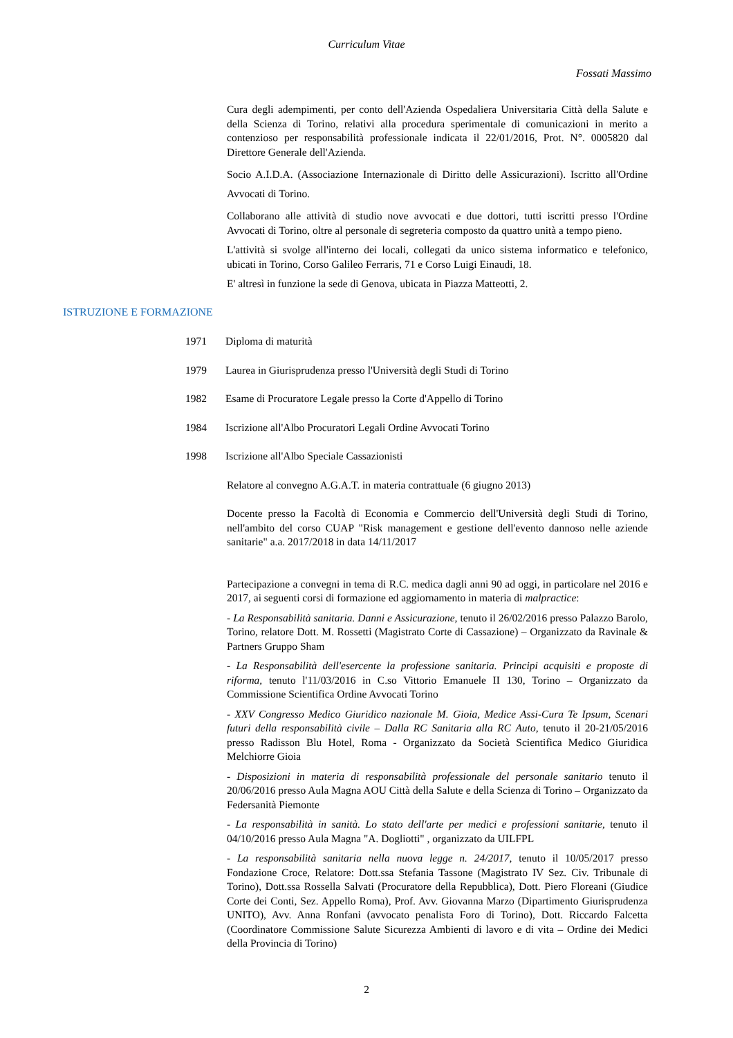Curriculum Vitae
Fossati Massimo
Cura degli adempimenti, per conto dell'Azienda Ospedaliera Universitaria Città della Salute e della Scienza di Torino, relativi alla procedura sperimentale di comunicazioni in merito a contenzioso per responsabilità professionale indicata il 22/01/2016, Prot. N°. 0005820 dal Direttore Generale dell'Azienda.
Socio A.I.D.A. (Associazione Internazionale di Diritto delle Assicurazioni). Iscritto all'Ordine Avvocati di Torino.
Collaborano alle attività di studio nove avvocati e due dottori, tutti iscritti presso l'Ordine Avvocati di Torino, oltre al personale di segreteria composto da quattro unità a tempo pieno.
L'attività si svolge all'interno dei locali, collegati da unico sistema informatico e telefonico, ubicati in Torino, Corso Galileo Ferraris, 71 e Corso Luigi Einaudi, 18.
E' altresì in funzione la sede di Genova, ubicata in Piazza Matteotti, 2.
ISTRUZIONE E FORMAZIONE
1971 Diploma di maturità
1979 Laurea in Giurisprudenza presso l'Università degli Studi di Torino
1982 Esame di Procuratore Legale presso la Corte d'Appello di Torino
1984 Iscrizione all'Albo Procuratori Legali Ordine Avvocati Torino
1998 Iscrizione all'Albo Speciale Cassazionisti
Relatore al convegno A.G.A.T. in materia contrattuale (6 giugno 2013)
Docente presso la Facoltà di Economia e Commercio dell'Università degli Studi di Torino, nell'ambito del corso CUAP "Risk management e gestione dell'evento dannoso nelle aziende sanitarie" a.a. 2017/2018 in data 14/11/2017
Partecipazione a convegni in tema di R.C. medica dagli anni 90 ad oggi, in particolare nel 2016 e 2017, ai seguenti corsi di formazione ed aggiornamento in materia di malpractice:
- La Responsabilità sanitaria. Danni e Assicurazione, tenuto il 26/02/2016 presso Palazzo Barolo, Torino, relatore Dott. M. Rossetti (Magistrato Corte di Cassazione) – Organizzato da Ravinale & Partners Gruppo Sham
- La Responsabilità dell'esercente la professione sanitaria. Principi acquisiti e proposte di riforma, tenuto l'11/03/2016 in C.so Vittorio Emanuele II 130, Torino – Organizzato da Commissione Scientifica Ordine Avvocati Torino
- XXV Congresso Medico Giuridico nazionale M. Gioia, Medice Assi-Cura Te Ipsum, Scenari futuri della responsabilità civile – Dalla RC Sanitaria alla RC Auto, tenuto il 20-21/05/2016 presso Radisson Blu Hotel, Roma - Organizzato da Società Scientifica Medico Giuridica Melchiorre Gioia
- Disposizioni in materia di responsabilità professionale del personale sanitario tenuto il 20/06/2016 presso Aula Magna AOU Città della Salute e della Scienza di Torino – Organizzato da Federsanità Piemonte
- La responsabilità in sanità. Lo stato dell'arte per medici e professioni sanitarie, tenuto il 04/10/2016 presso Aula Magna "A. Dogliotti" , organizzato da UILFPL
- La responsabilità sanitaria nella nuova legge n. 24/2017, tenuto il 10/05/2017 presso Fondazione Croce, Relatore: Dott.ssa Stefania Tassone (Magistrato IV Sez. Civ. Tribunale di Torino), Dott.ssa Rossella Salvati (Procuratore della Repubblica), Dott. Piero Floreani (Giudice Corte dei Conti, Sez. Appello Roma), Prof. Avv. Giovanna Marzo (Dipartimento Giurisprudenza UNITO), Avv. Anna Ronfani (avvocato penalista Foro di Torino), Dott. Riccardo Falcetta (Coordinatore Commissione Salute Sicurezza Ambienti di lavoro e di vita – Ordine dei Medici della Provincia di Torino)
2